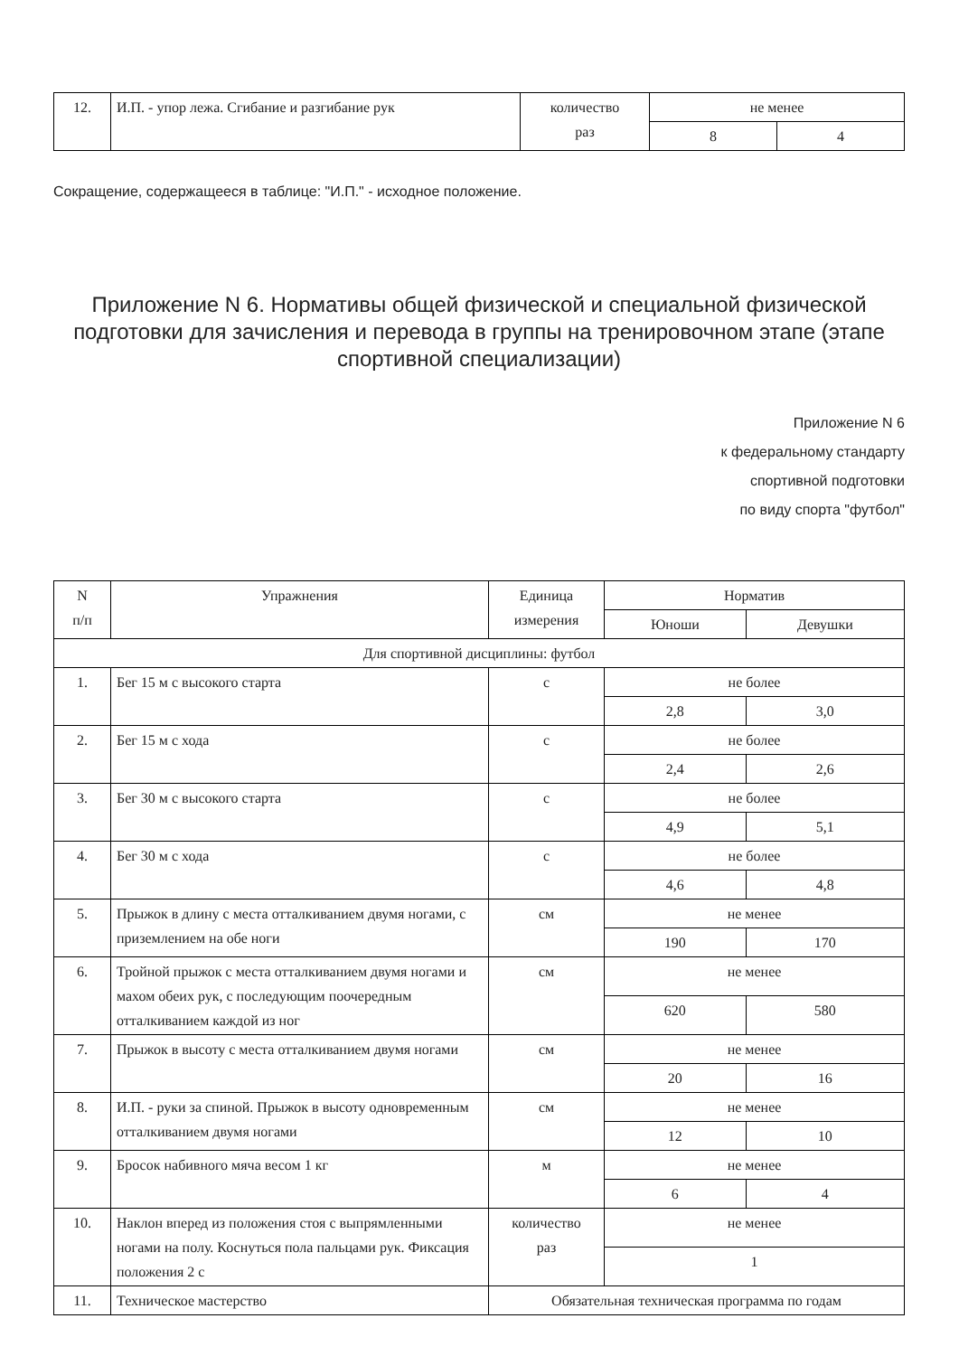| 12. | И.П. - упор лежа. Сгибание и разгибание рук | количество раз | не менее | |
| | | | 8 | 4 |
Сокращение, содержащееся в таблице: "И.П." - исходное положение.
Приложение N 6. Нормативы общей физической и специальной физической подготовки для зачисления и перевода в группы на тренировочном этапе (этапе спортивной специализации)
Приложение N 6
к федеральному стандарту
спортивной подготовки
по виду спорта "футбол"
| N п/п | Упражнения | Единица измерения | Норматив | |
| --- | --- | --- | --- | --- |
| | | | Юноши | Девушки |
| Для спортивной дисциплины: футбол | | | | |
| 1. | Бег 15 м с высокого старта | с | не более | |
| | | | 2,8 | 3,0 |
| 2. | Бег 15 м с хода | с | не более | |
| | | | 2,4 | 2,6 |
| 3. | Бег 30 м с высокого старта | с | не более | |
| | | | 4,9 | 5,1 |
| 4. | Бег 30 м с хода | с | не более | |
| | | | 4,6 | 4,8 |
| 5. | Прыжок в длину с места отталкиванием двумя ногами, с приземлением на обе ноги | см | не менее | |
| | | | 190 | 170 |
| 6. | Тройной прыжок с места отталкиванием двумя ногами и махом обеих рук, с последующим поочередным отталкиванием каждой из ног | см | не менее | |
| | | | 620 | 580 |
| 7. | Прыжок в высоту с места отталкиванием двумя ногами | см | не менее | |
| | | | 20 | 16 |
| 8. | И.П. - руки за спиной. Прыжок в высоту одновременным отталкиванием двумя ногами | см | не менее | |
| | | | 12 | 10 |
| 9. | Бросок набивного мяча весом 1 кг | м | не менее | |
| | | | 6 | 4 |
| 10. | Наклон вперед из положения стоя с выпрямленными ногами на полу. Коснуться пола пальцами рук. Фиксация положения 2 с | количество раз | не менее | |
| | | | 1 | |
| 11. | Техническое мастерство | Обязательная техническая программа по годам | | |